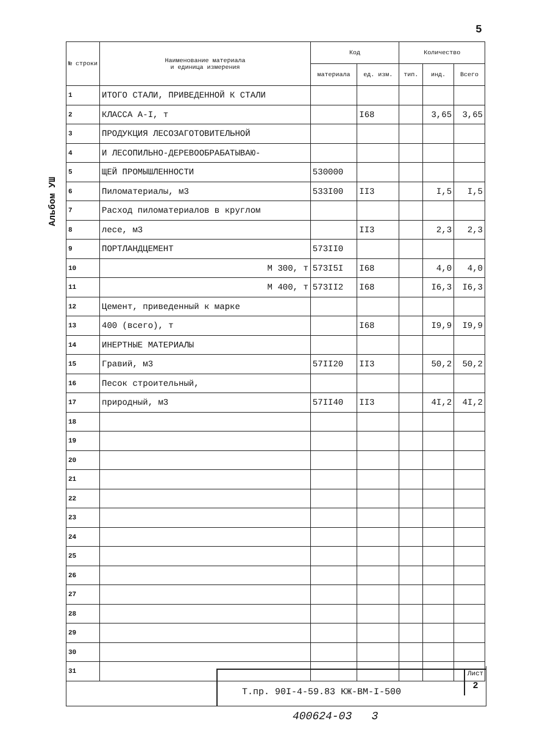5
Альбом УШ
| № строки | Наименование материала и единица измерения | Код | | Количество | | |
| --- | --- | --- | --- | --- | --- | --- |
| | | материала | ед. изм. | тип. | инд. | Всего |
| 1 | ИТОГО СТАЛИ, ПРИВЕДЕННОЙ К СТАЛИ | | | | | |
| 2 | КЛАССА А-I, т | | I68 | | 3,65 | 3,65 |
| 3 | ПРОДУКЦИЯ ЛЕСОЗАГОТОВИТЕЛЬНОЙ | | | | | |
| 4 | И ЛЕСОПИЛЬНО-ДЕРЕВООБРАБАТЫВАЮ- | | | | | |
| 5 | ЩЕЙ ПРОМЫШЛЕННОСТИ | 530000 | | | | |
| 6 | Пиломатериалы, м3 | 533I00 | II3 | | I,5 | I,5 |
| 7 | Расход пиломатериалов в круглом | | | | | |
| 8 | лесе, м3 | | II3 | | 2,3 | 2,3 |
| 9 | ПОРТЛАНДЦЕМЕНТ | 573II0 | | | | |
| 10 | М 300, т | 573I5I | I68 | | 4,0 | 4,0 |
| 11 | М 400, т | 573II2 | I68 | | I6,3 | I6,3 |
| 12 | Цемент, приведенный к марке | | | | | |
| 13 | 400 (всего), т | | I68 | | I9,9 | I9,9 |
| 14 | ИНЕРТНЫЕ МАТЕРИАЛЫ | | | | | |
| 15 | Гравий, м3 | 57II20 | II3 | | 50,2 | 50,2 |
| 16 | Песок строительный, | | | | | |
| 17 | природный, м3 | 57II40 | II3 | | 4I,2 | 4I,2 |
| 18 | | | | | | |
| 19 | | | | | | |
| 20 | | | | | | |
| 21 | | | | | | |
| 22 | | | | | | |
| 23 | | | | | | |
| 24 | | | | | | |
| 25 | | | | | | |
| 26 | | | | | | |
| 27 | | | | | | |
| 28 | | | | | | |
| 29 | | | | | | |
| 30 | | | | | | |
| 31 | | | | | | |
Т.пр. 90I-4-59.83 КЖ-ВМ-I-500
Лист
2
400624-03 3